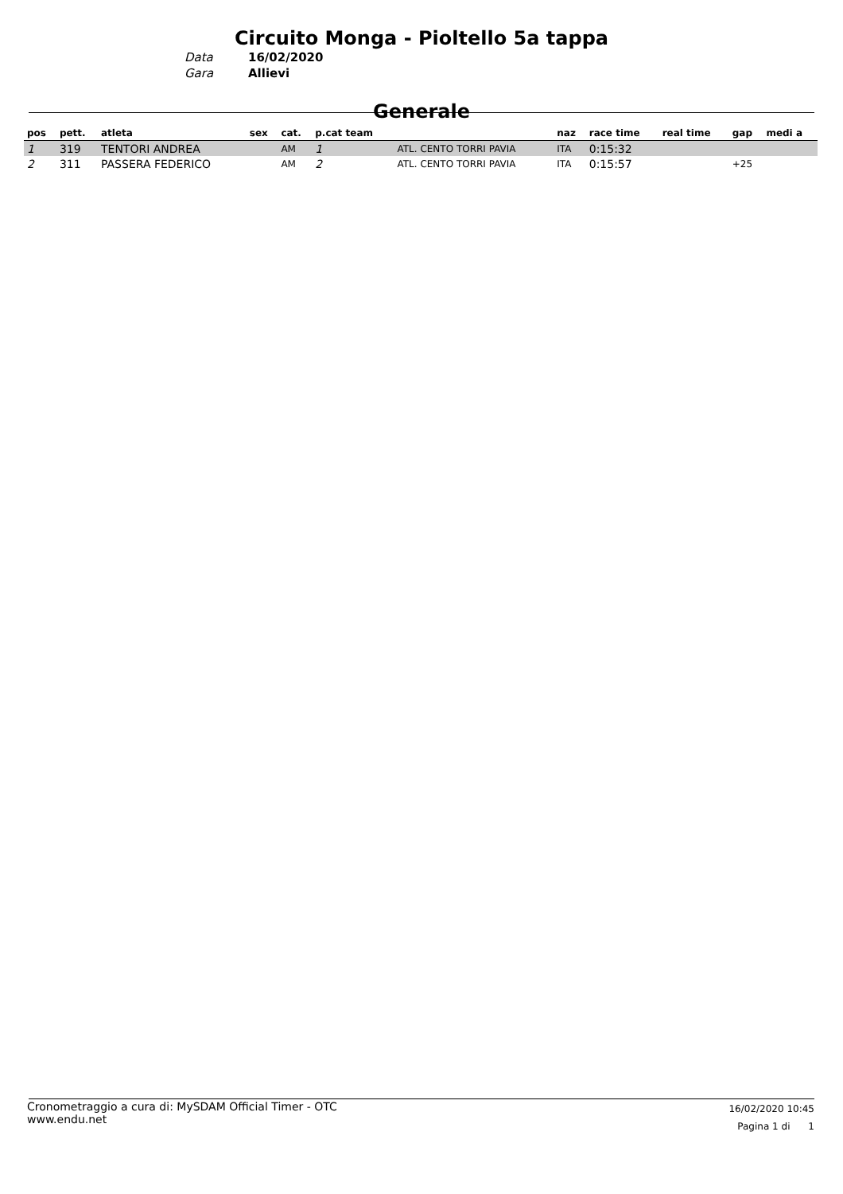Circuito Monga - Pioltello 5a tappa
Data 16/02/2020 Gara Allievi
Generale
| pos | pett. | atleta | sex | cat. | p.cat team | | naz | race time | real time | gap | medi a |
| --- | --- | --- | --- | --- | --- | --- | --- | --- | --- | --- | --- |
| 1 | 319 | TENTORI ANDREA | | AM | 1 | ATL. CENTO TORRI PAVIA | ITA | 0:15:32 | | | |
| 2 | 311 | PASSERA FEDERICO | | AM | 2 | ATL. CENTO TORRI PAVIA | ITA | 0:15:57 | | +25 | |
Cronometraggio a cura di: MySDAM Official Timer - OTC
www.endu.net
16/02/2020 10:45
Pagina 1 di 1